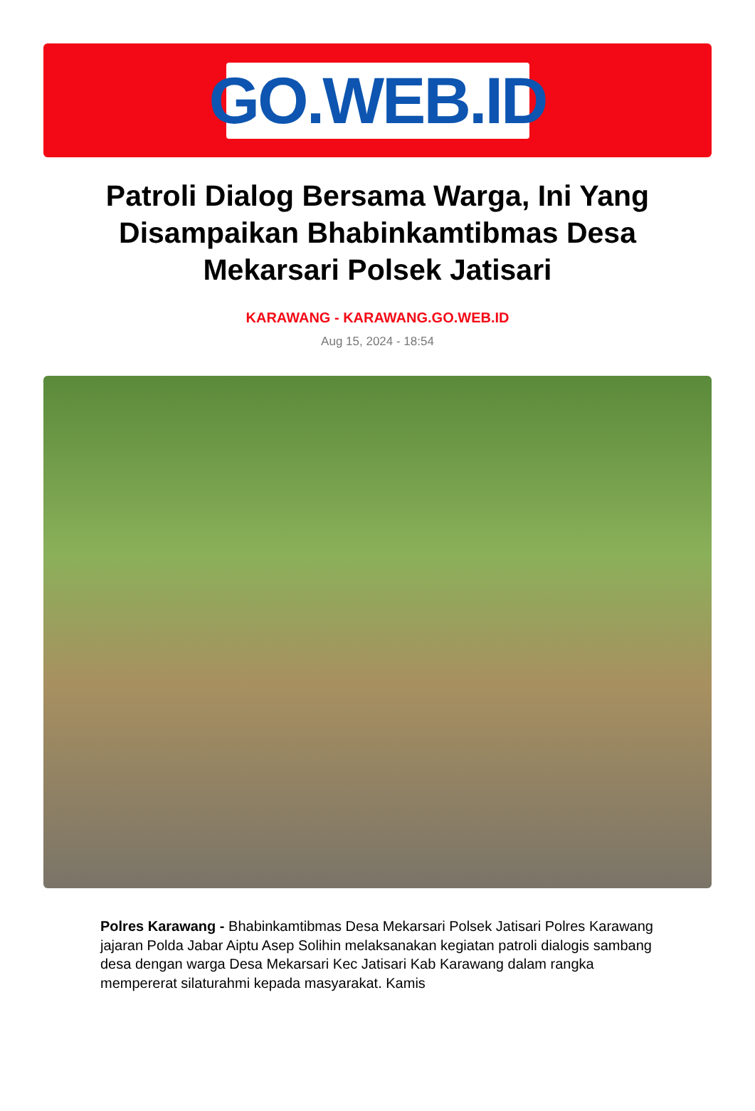GO.WEB.ID
Patroli Dialog Bersama Warga, Ini Yang Disampaikan Bhabinkamtibmas Desa Mekarsari Polsek Jatisari
KARAWANG - KARAWANG.GO.WEB.ID
Aug 15, 2024 - 18:54
Polres Karawang - Bhabinkamtibmas Desa Mekarsari Polsek Jatisari Polres Karawang jajaran Polda Jabar Aiptu Asep Solihin melaksanakan kegiatan patroli dialogis sambang desa dengan warga Desa Mekarsari Kec Jatisari Kab Karawang dalam rangka mempererat silaturahmi kepada masyarakat. Kamis